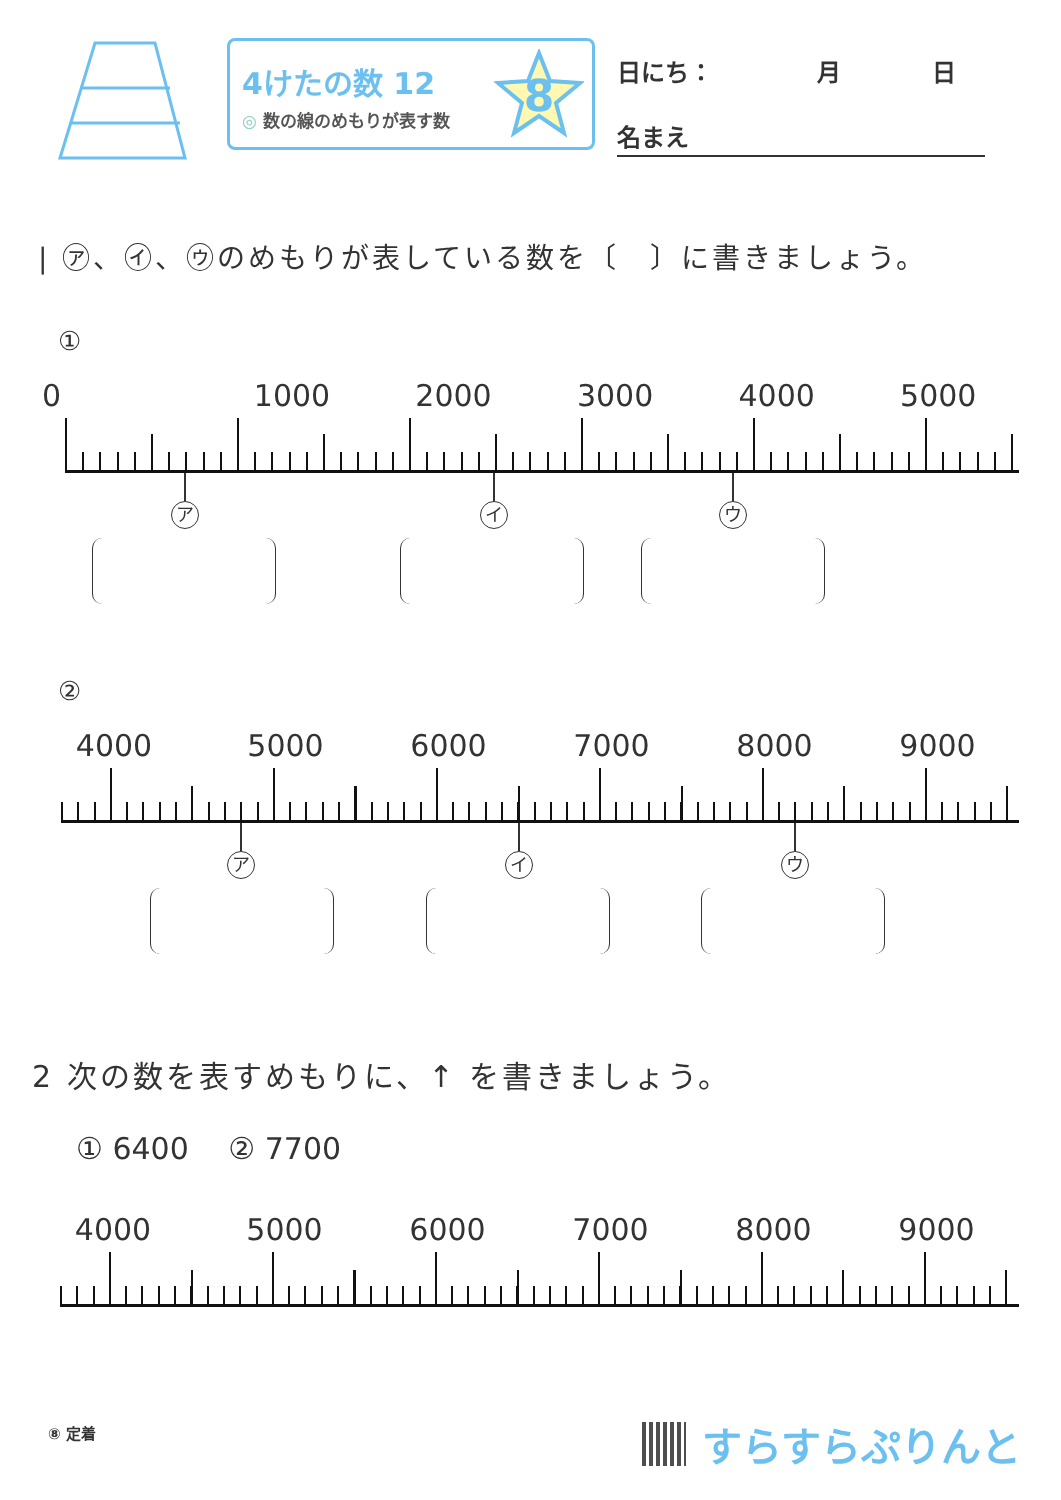4けたの数 12
◎ 数の線のめもりが表す数
8
日にち： 月 日
名まえ
| ㋐、㋑、㋒のめもりが表している数を〔　〕に書きましょう。
①
0 1000 2000 3000 4000 5000
ア イ ウ
②
4000 5000 6000 7000 8000 9000
ア イ ウ
2 次の数を表すめもりに、↑ を書きましょう。
① 6400　 ② 7700
4000 5000 6000 7000 8000 9000
⑧ 定着 すらすらぷりんと